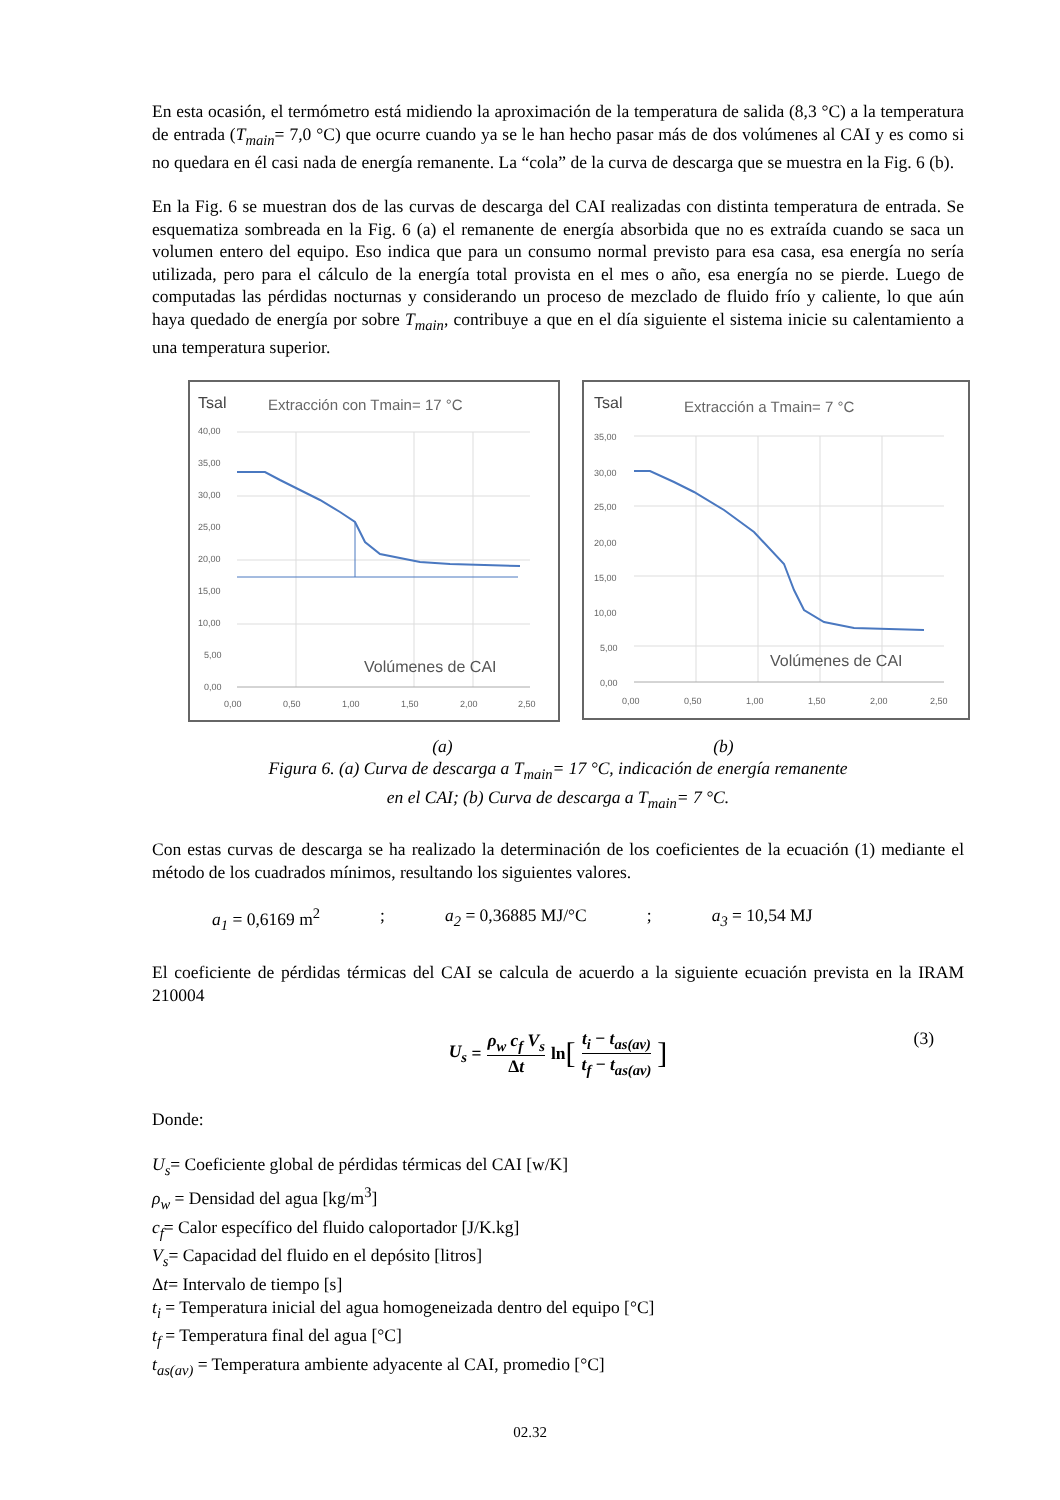En esta ocasión, el termómetro está midiendo la aproximación de la temperatura de salida (8,3 °C) a la temperatura de entrada (T<sub>main</sub>= 7,0 °C) que ocurre cuando ya se le han hecho pasar más de dos volúmenes al CAI y es como si no quedara en él casi nada de energía remanente. La “cola” de la curva de descarga que se muestra en la Fig. 6 (b).
En la Fig. 6 se muestran dos de las curvas de descarga del CAI realizadas con distinta temperatura de entrada. Se esquematiza sombreada en la Fig. 6 (a) el remanente de energía absorbida que no es extraída cuando se saca un volumen entero del equipo. Eso indica que para un consumo normal previsto para esa casa, esa energía no sería utilizada, pero para el cálculo de la energía total provista en el mes o año, esa energía no se pierde. Luego de computadas las pérdidas nocturnas y considerando un proceso de mezclado de fluido frío y caliente, lo que aún haya quedado de energía por sobre T<sub>main</sub>, contribuye a que en el día siguiente el sistema inicie su calentamiento a una temperatura superior.
Tsal
Extracción con Tmain= 17 °C
40,00
35,00
30,00
25,00
20,00
15,00
10,00
5,00
0,00
0,00
0,50
1,00
1,50
2,00
2,50
Volúmenes de CAI
Tsal
Extracción a Tmain= 7 °C
35,00
30,00
25,00
20,00
15,00
10,00
5,00
0,00
0,00
0,50
1,00
1,50
2,00
2,50
Volúmenes de CAI
(a) (b)
Figura 6. (a) Curva de descarga a T<sub>main</sub>= 17 °C, indicación de energía remanente
en el CAI; (b) Curva de descarga a T<sub>main</sub>= 7 °C.
Con estas curvas de descarga se ha realizado la determinación de los coeficientes de la ecuación (1) mediante el método de los cuadrados mínimos, resultando los siguientes valores.
a<sub>1</sub> = 0,6169 m<sup>2</sup>; a<sub>2</sub> = 0,36885 MJ/°C; a<sub>3</sub> = 10,54 MJ
El coeficiente de pérdidas térmicas del CAI se calcula de acuerdo a la siguiente ecuación prevista en la IRAM 210004
U<sub>s</sub> = ρ<sub>w</sub> c<sub>f</sub> V<sub>s</sub> Δt ln [t<sub>i</sub> − t<sub>as(av)</sub> t<sub>f</sub> − t<sub>as(av)</sub>] (3)
Donde:
U<sub>s</sub>= Coeficiente global de pérdidas térmicas del CAI [w/K]
ρ<sub>w</sub> = Densidad del agua [kg/m<sup>3</sup>]
c<sub>f</sub>= Calor específico del fluido caloportador [J/K.kg]
V<sub>s</sub>= Capacidad del fluido en el depósito [litros]
Δt= Intervalo de tiempo [s]
t<sub>i</sub> = Temperatura inicial del agua homogeneizada dentro del equipo [°C]
t<sub>f</sub> = Temperatura final del agua [°C]
t<sub>as(av)</sub> = Temperatura ambiente adyacente al CAI, promedio [°C]
02.32